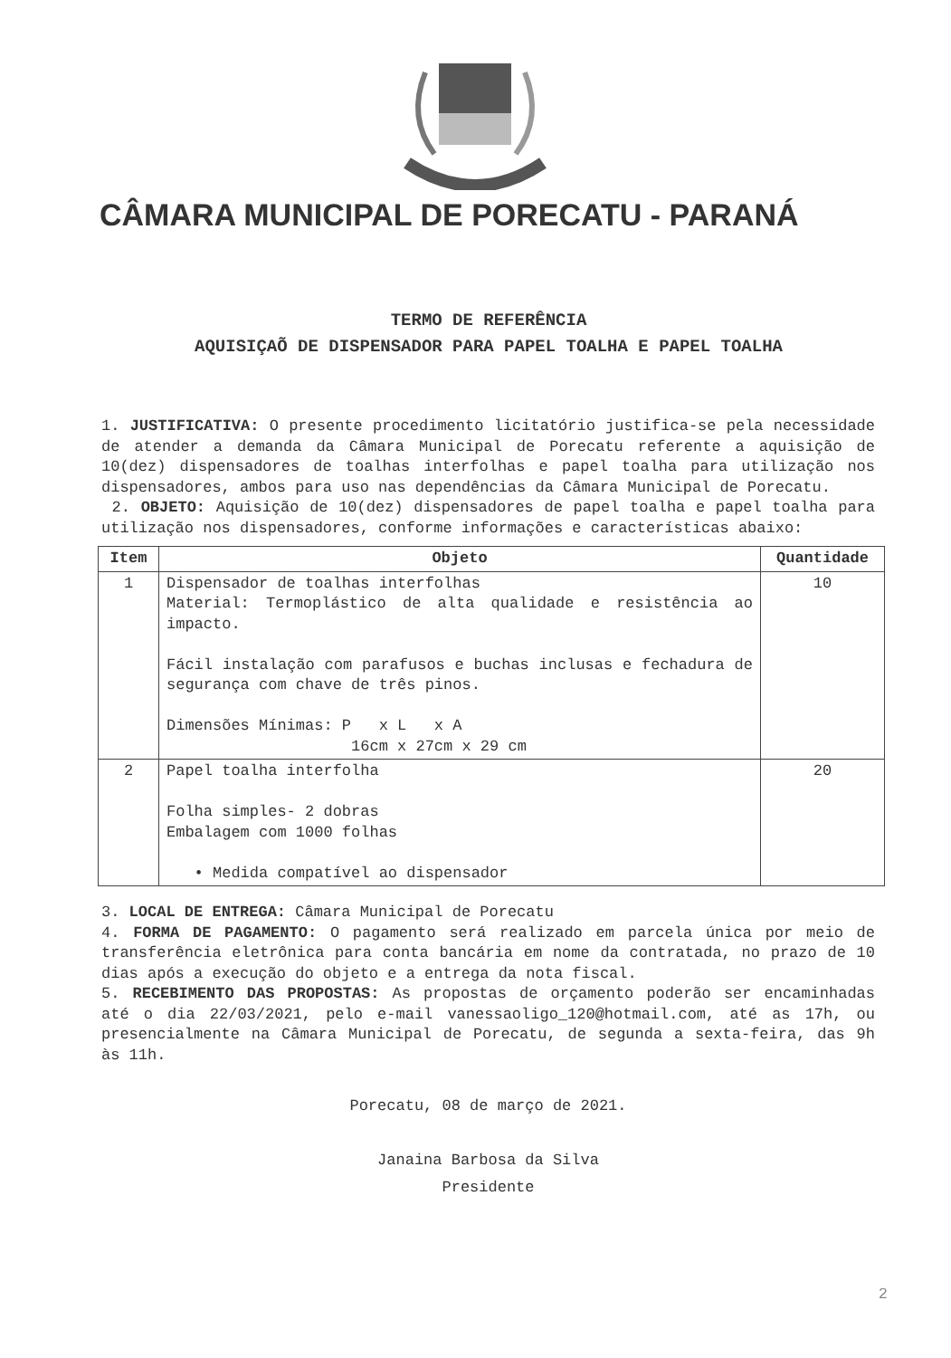CÂMARA MUNICIPAL DE PORECATU - PARANÁ
TERMO DE REFERÊNCIA
AQUISIÇAÕ DE DISPENSADOR PARA PAPEL TOALHA E PAPEL TOALHA
1. JUSTIFICATIVA: O presente procedimento licitatório justifica-se pela necessidade de atender a demanda da Câmara Municipal de Porecatu referente a aquisição de 10(dez) dispensadores de toalhas interfolhas e papel toalha para utilização nos dispensadores, ambos para uso nas dependências da Câmara Municipal de Porecatu.
2. OBJETO: Aquisição de 10(dez) dispensadores de papel toalha e papel toalha para utilização nos dispensadores, conforme informações e características abaixo:
| Item | Objeto | Quantidade |
| --- | --- | --- |
| 1 | Dispensador de toalhas interfolhas Material: Termoplástico de alta qualidade e resistência ao impacto. Fácil instalação com parafusos e buchas inclusas e fechadura de segurança com chave de três pinos. Dimensões Mínimas: P x L x A 16cm x 27cm x 29 cm | 10 |
| 2 | Papel toalha interfolha Folha simples- 2 dobras Embalagem com 1000 folhas • Medida compatível ao dispensador | 20 |
3. LOCAL DE ENTREGA: Câmara Municipal de Porecatu
4. FORMA DE PAGAMENTO: O pagamento será realizado em parcela única por meio de transferência eletrônica para conta bancária em nome da contratada, no prazo de 10 dias após a execução do objeto e a entrega da nota fiscal.
5. RECEBIMENTO DAS PROPOSTAS: As propostas de orçamento poderão ser encaminhadas até o dia 22/03/2021, pelo e-mail vanessaoligo_120@hotmail.com, até as 17h, ou presencialmente na Câmara Municipal de Porecatu, de segunda a sexta-feira, das 9h às 11h.
Porecatu, 08 de março de 2021.
Janaina Barbosa da Silva
Presidente
2